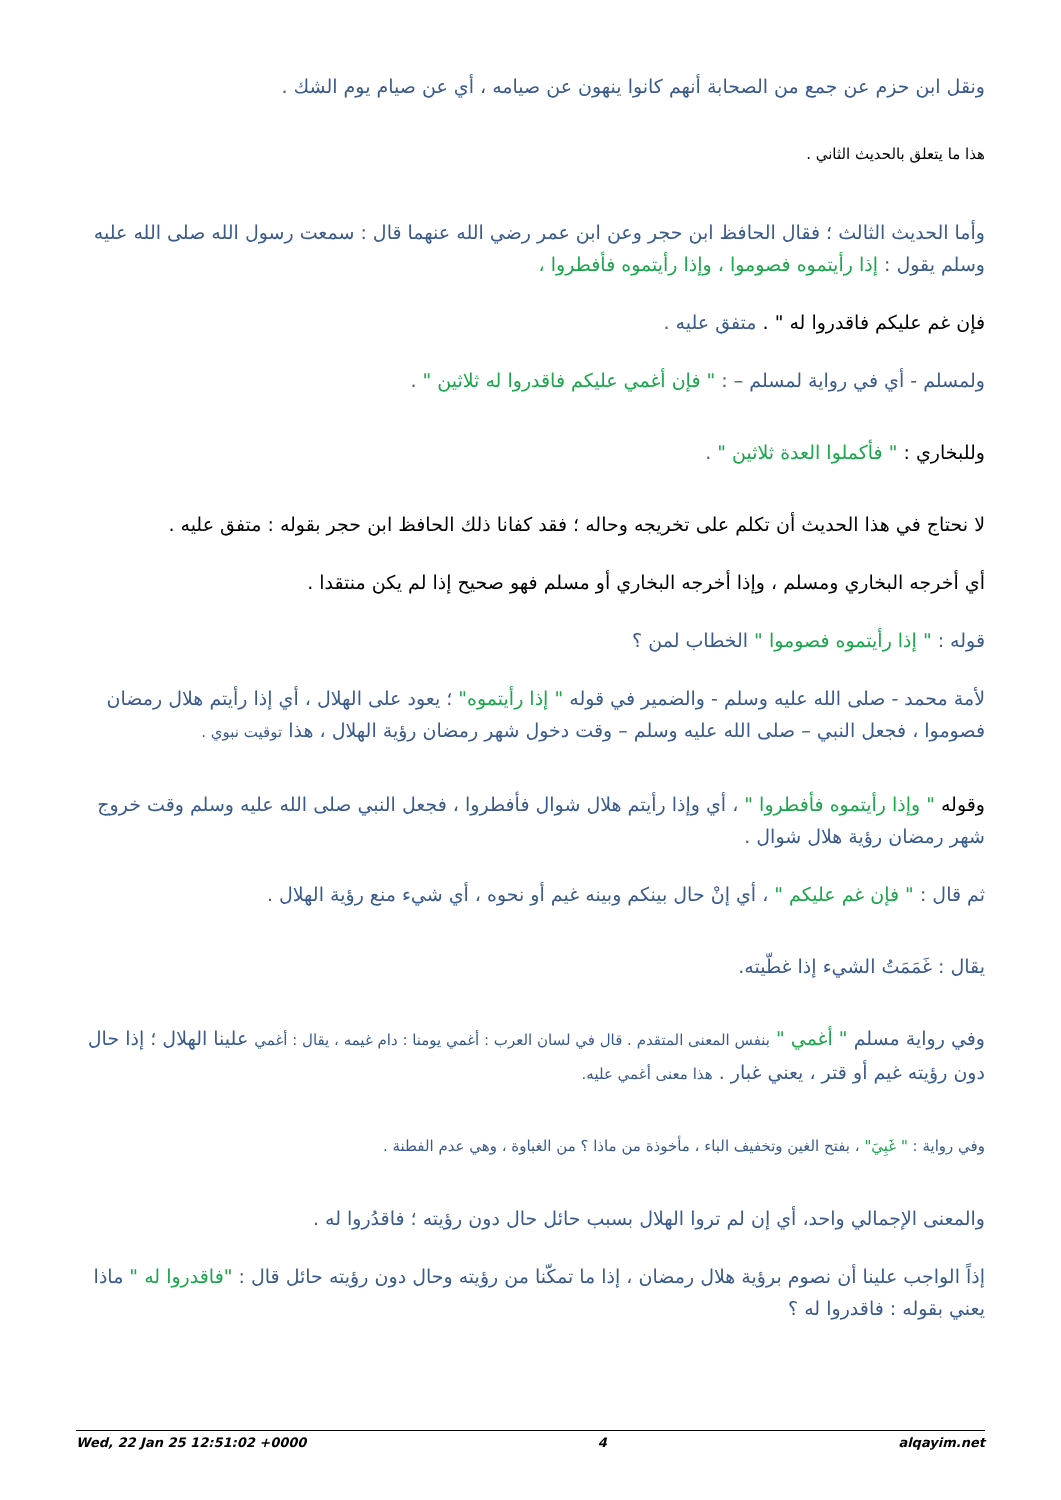ونقل ابن حزم عن جمع من الصحابة أنهم كانوا ينهون عن صيامه ، أي عن صيام يوم الشك .
هذا ما يتعلق بالحديث الثاني .
وأما الحديث الثالث ؛ فقال الحافظ ابن حجر وعن ابن عمر رضي الله عنهما قال : سمعت رسول الله صلى الله عليه وسلم يقول : إذا رأيتموه فصوموا ، وإذا رأيتموه فأفطروا ،
فإن غم عليكم فاقدروا له " . متفق عليه .
ولمسلم - أي في رواية لمسلم – : " فإن أغمي عليكم فاقدروا له ثلاثين " .
وللبخاري : " فأكملوا العدة ثلاثين " .
لا نحتاج في هذا الحديث أن تكلم على تخريجه وحاله ؛ فقد كفانا ذلك الحافظ ابن حجر بقوله : متفق عليه .
أي أخرجه البخاري ومسلم ، وإذا أخرجه البخاري أو مسلم فهو صحيح إذا لم يكن منتقدا .
قوله : " إذا رأيتموه فصوموا " الخطاب لمن ؟
لأمة محمد - صلى الله عليه وسلم - والضمير في قوله " إذا رأيتموه" ؛ يعود على الهلال ، أي إذا رأيتم هلال رمضان فصوموا ، فجعل النبي – صلى الله عليه وسلم – وقت دخول شهر رمضان رؤية الهلال ، هذا توقيت نبوي .
وقوله " وإذا رأيتموه فأفطروا " ، أي وإذا رأيتم هلال شوال فأفطروا ، فجعل النبي صلى الله عليه وسلم وقت خروج شهر رمضان رؤية هلال شوال .
ثم قال : " فإن غم عليكم " ، أي إنْ حال بينكم وبينه غيم أو نحوه ، أي شيء منع رؤية الهلال .
يقال : غَمَمَتُ الشيء إذا غطّيته.
وفي رواية مسلم " أغمي " بنفس المعنى المتقدم . قال في لسان العرب : أغمي يومنا : دام غيمه ، يقال : أغمي علينا الهلال ؛ إذا حال دون رؤيته غيم أو قتر ، يعني غبار . هذا معنى أغمي عليه.
وفي رواية : " غَبِيَ" ، بفتح الغين وتخفيف الباء ، مأخوذة من ماذا ؟ من الغباوة ، وهي عدم الفطنة .
والمعنى الإجمالي واحد، أي إن لم تروا الهلال بسبب حائل حال دون رؤيته ؛ فاقدُروا له .
إذاً الواجب علينا أن نصوم برؤية هلال رمضان ، إذا ما تمكّنا من رؤيته وحال دون رؤيته حائل قال : "فاقدروا له " ماذا يعني بقوله : فاقدروا له ؟
Wed, 22 Jan 25 12:51:02 +0000 4 alqayim.net